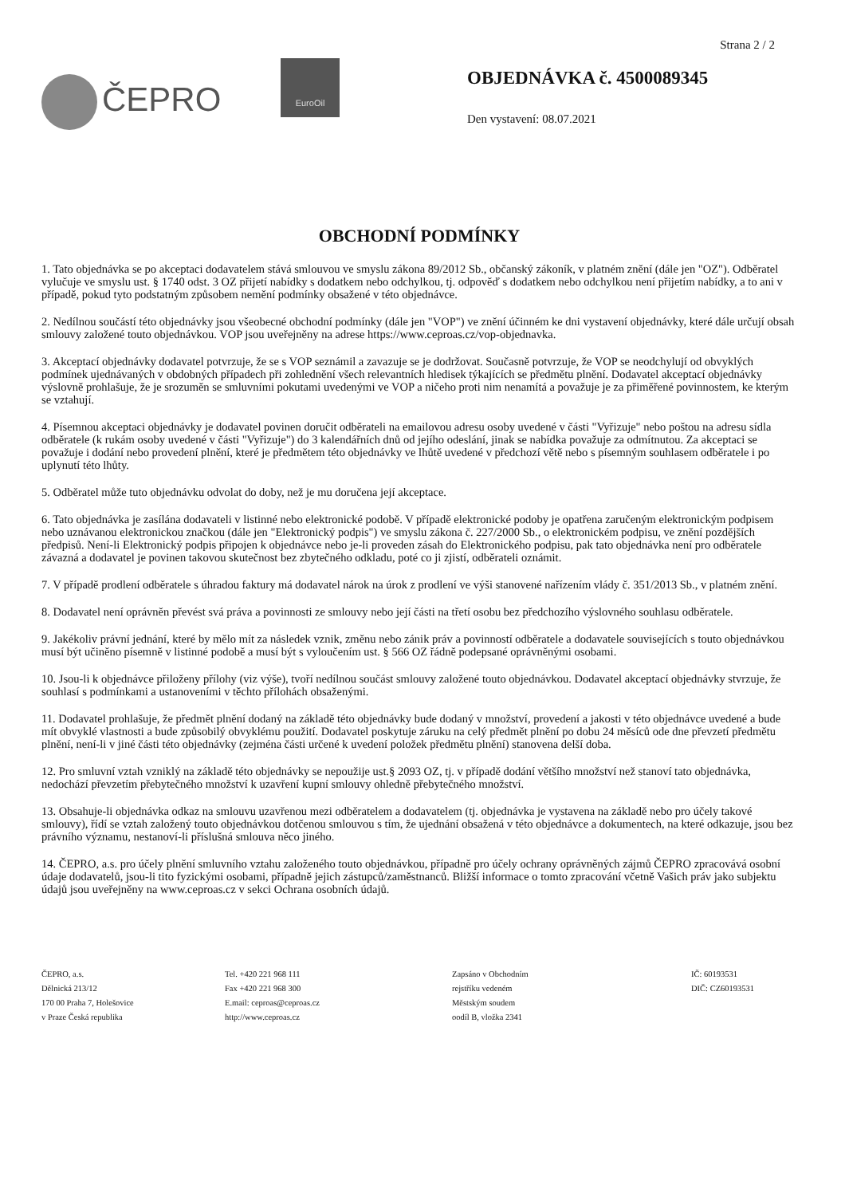Strana 2 / 2
ČEPRO
EuroOil
OBJEDNÁVKA č. 4500089345
Den vystavení: 08.07.2021
OBCHODNÍ PODMÍNKY
1. Tato objednávka se po akceptaci dodavatelem stává smlouvou ve smyslu zákona 89/2012 Sb., občanský zákoník, v platném znění (dále jen "OZ"). Odběratel vylučuje ve smyslu ust. § 1740 odst. 3 OZ přijetí nabídky s dodatkem nebo odchylkou, tj. odpověď s dodatkem nebo odchylkou není přijetím nabídky, a to ani v případě, pokud tyto podstatným způsobem nemění podmínky obsažené v této objednávce.
2. Nedílnou součástí této objednávky jsou všeobecné obchodní podmínky (dále jen "VOP") ve znění účinném ke dni vystavení objednávky, které dále určují obsah smlouvy založené touto objednávkou. VOP jsou uveřejněny na adrese https://www.ceproas.cz/vop-objednavka.
3. Akceptací objednávky dodavatel potvrzuje, že se s VOP seznámil a zavazuje se je dodržovat. Současně potvrzuje, že VOP se neodchylují od obvyklých podmínek ujednávaných v obdobných případech při zohlednění všech relevantních hledisek týkajících se předmětu plnění. Dodavatel akceptací objednávky výslovně prohlašuje, že je srozuměn se smluvními pokutami uvedenými ve VOP a ničeho proti nim nenamítá a považuje je za přiměřené povinnostem, ke kterým se vztahují.
4. Písemnou akceptaci objednávky je dodavatel povinen doručit odběrateli na emailovou adresu osoby uvedené v části "Vyřizuje" nebo poštou na adresu sídla odběratele (k rukám osoby uvedené v části "Vyřizuje") do 3 kalendářních dnů od jejího odeslání, jinak se nabídka považuje za odmítnutou. Za akceptaci se považuje i dodání nebo provedení plnění, které je předmětem této objednávky ve lhůtě uvedené v předchozí větě nebo s písemným souhlasem odběratele i po uplynutí této lhůty.
5. Odběratel může tuto objednávku odvolat do doby, než je mu doručena její akceptace.
6. Tato objednávka je zasílána dodavateli v listinné nebo elektronické podobě. V případě elektronické podoby je opatřena zaručeným elektronickým podpisem nebo uznávanou elektronickou značkou (dále jen "Elektronický podpis") ve smyslu zákona č. 227/2000 Sb., o elektronickém podpisu, ve znění pozdějších předpisů. Není-li Elektronický podpis připojen k objednávce nebo je-li proveden zásah do Elektronického podpisu, pak tato objednávka není pro odběratele závazná a dodavatel je povinen takovou skutečnost bez zbytečného odkladu, poté co ji zjistí, odběrateli oznámit.
7. V případě prodlení odběratele s úhradou faktury má dodavatel nárok na úrok z prodlení ve výši stanovené nařízením vlády č. 351/2013 Sb., v platném znění.
8. Dodavatel není oprávněn převést svá práva a povinnosti ze smlouvy nebo její části na třetí osobu bez předchozího výslovného souhlasu odběratele.
9. Jakékoliv právní jednání, které by mělo mít za následek vznik, změnu nebo zánik práv a povinností odběratele a dodavatele souvisejících s touto objednávkou musí být učiněno písemně v listinné podobě a musí být s vyloučením ust. § 566 OZ řádně podepsané oprávněnými osobami.
10. Jsou-li k objednávce přiloženy přílohy (viz výše), tvoří nedílnou součást smlouvy založené touto objednávkou. Dodavatel akceptací objednávky stvrzuje, že souhlasí s podmínkami a ustanoveními v těchto přílohách obsaženými.
11. Dodavatel prohlašuje, že předmět plnění dodaný na základě této objednávky bude dodaný v množství, provedení a jakosti v této objednávce uvedené a bude mít obvyklé vlastnosti a bude způsobilý obvyklému použití. Dodavatel poskytuje záruku na celý předmět plnění po dobu 24 měsíců ode dne převzetí předmětu plnění, není-li v jiné části této objednávky (zejména části určené k uvedení položek předmětu plnění) stanovena delší doba.
12. Pro smluvní vztah vzniklý na základě této objednávky se nepoužije ust.§ 2093 OZ, tj. v případě dodání většího množství než stanoví tato objednávka, nedochází převzetím přebytečného množství k uzavření kupní smlouvy ohledně přebytečného množství.
13. Obsahuje-li objednávka odkaz na smlouvu uzavřenou mezi odběratelem a dodavatelem (tj. objednávka je vystavena na základě nebo pro účely takové smlouvy), řídí se vztah založený touto objednávkou dotčenou smlouvou s tím, že ujednání obsažená v této objednávce a dokumentech, na které odkazuje, jsou bez právního významu, nestanoví-li příslušná smlouva něco jiného.
14. ČEPRO, a.s. pro účely plnění smluvního vztahu založeného touto objednávkou, případně pro účely ochrany oprávněných zájmů ČEPRO zpracovává osobní údaje dodavatelů, jsou-li tito fyzickými osobami, případně jejich zástupců/zaměstnanců. Bližší informace o tomto zpracování včetně Vašich práv jako subjektu údajů jsou uveřejněny na www.ceproas.cz v sekci Ochrana osobních údajů.
ČEPRO, a.s.
Dělnická 213/12
170 00 Praha 7, Holešovice
v Praze Česká republika
Tel. +420 221 968 111
Fax +420 221 968 300
E.mail: ceproas@ceproas.cz
http://www.ceproas.cz
Zapsáno v Obchodním
rejstříku vedeném
Městským soudem
oodíl B, vložka 2341
IČ: 60193531
DIČ: CZ60193531